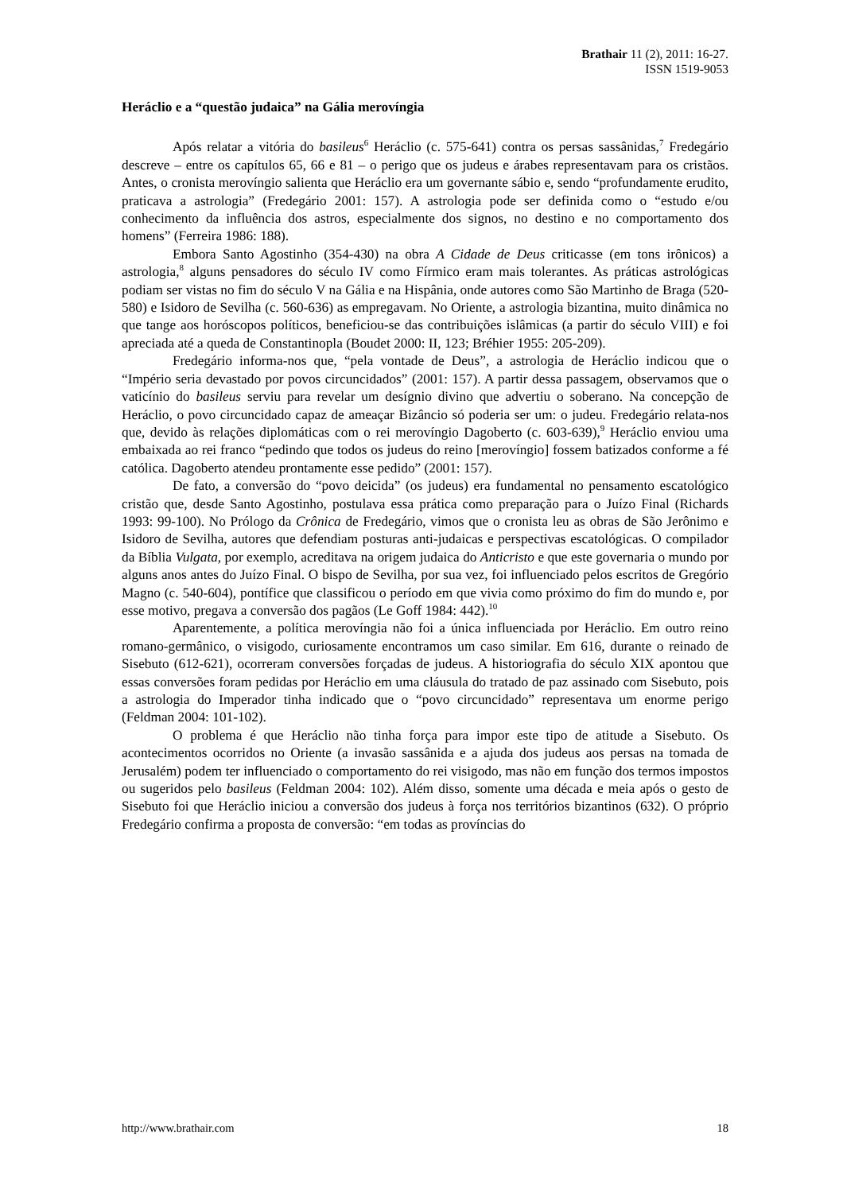Brathair 11 (2), 2011: 16-27.
ISSN 1519-9053
Heráclio e a “questão judaica” na Gália merovíngia
Após relatar a vitória do basileus<sup>6</sup> Heráclio (c. 575-641) contra os persas sassânidas,<sup>7</sup> Fredegário descreve – entre os capítulos 65, 66 e 81 – o perigo que os judeus e árabes representavam para os cristãos. Antes, o cronista merovíngio salienta que Heráclio era um governante sábio e, sendo “profundamente erudito, praticava a astrologia” (Fredegário 2001: 157). A astrologia pode ser definida como o “estudo e/ou conhecimento da influência dos astros, especialmente dos signos, no destino e no comportamento dos homens” (Ferreira 1986: 188).
Embora Santo Agostinho (354-430) na obra A Cidade de Deus criticasse (em tons irônicos) a astrologia,<sup>8</sup> alguns pensadores do século IV como Fírmico eram mais tolerantes. As práticas astrológicas podiam ser vistas no fim do século V na Gália e na Hispânia, onde autores como São Martinho de Braga (520-580) e Isidoro de Sevilha (c. 560-636) as empregavam. No Oriente, a astrologia bizantina, muito dinâmica no que tange aos horóscopos políticos, beneficiou-se das contribuições islâmicas (a partir do século VIII) e foi apreciada até a queda de Constantinopla (Boudet 2000: II, 123; Bréhier 1955: 205-209).
Fredegário informa-nos que, “pela vontade de Deus”, a astrologia de Heráclio indicou que o “Império seria devastado por povos circuncidados” (2001: 157). A partir dessa passagem, observamos que o vaticínio do basileus serviu para revelar um desígnio divino que advertiu o soberano. Na concepção de Heráclio, o povo circuncidado capaz de ameaçar Bizâncio só poderia ser um: o judeu. Fredegário relata-nos que, devido às relações diplomáticas com o rei merovíngio Dagoberto (c. 603-639),<sup>9</sup> Heráclio enviou uma embaixada ao rei franco “pedindo que todos os judeus do reino [merovíngio] fossem batizados conforme a fé católica. Dagoberto atendeu prontamente esse pedido” (2001: 157).
De fato, a conversão do “povo deicida” (os judeus) era fundamental no pensamento escatológico cristão que, desde Santo Agostinho, postulava essa prática como preparação para o Juízo Final (Richards 1993: 99-100). No Prólogo da Crônica de Fredegário, vimos que o cronista leu as obras de São Jerônimo e Isidoro de Sevilha, autores que defendiam posturas anti-judaicas e perspectivas escatológicas. O compilador da Bíblia Vulgata, por exemplo, acreditava na origem judaica do Anticristo e que este governaria o mundo por alguns anos antes do Juízo Final. O bispo de Sevilha, por sua vez, foi influenciado pelos escritos de Gregório Magno (c. 540-604), pontífice que classificou o período em que vivia como próximo do fim do mundo e, por esse motivo, pregava a conversão dos pagãos (Le Goff 1984: 442).<sup>10</sup>
Aparentemente, a política merovíngia não foi a única influenciada por Heráclio. Em outro reino romano-germânico, o visigodo, curiosamente encontramos um caso similar. Em 616, durante o reinado de Sisebuto (612-621), ocorreram conversões forçadas de judeus. A historiografia do século XIX apontou que essas conversões foram pedidas por Heráclio em uma cláusula do tratado de paz assinado com Sisebuto, pois a astrologia do Imperador tinha indicado que o “povo circuncidado” representava um enorme perigo (Feldman 2004: 101-102).
O problema é que Heráclio não tinha força para impor este tipo de atitude a Sisebuto. Os acontecimentos ocorridos no Oriente (a invasão sassânida e a ajuda dos judeus aos persas na tomada de Jerusalém) podem ter influenciado o comportamento do rei visigodo, mas não em função dos termos impostos ou sugeridos pelo basileus (Feldman 2004: 102). Além disso, somente uma década e meia após o gesto de Sisebuto foi que Heráclio iniciou a conversão dos judeus à força nos territórios bizantinos (632). O próprio Fredegário confirma a proposta de conversão: “em todas as províncias do
http://www.brathair.com 18